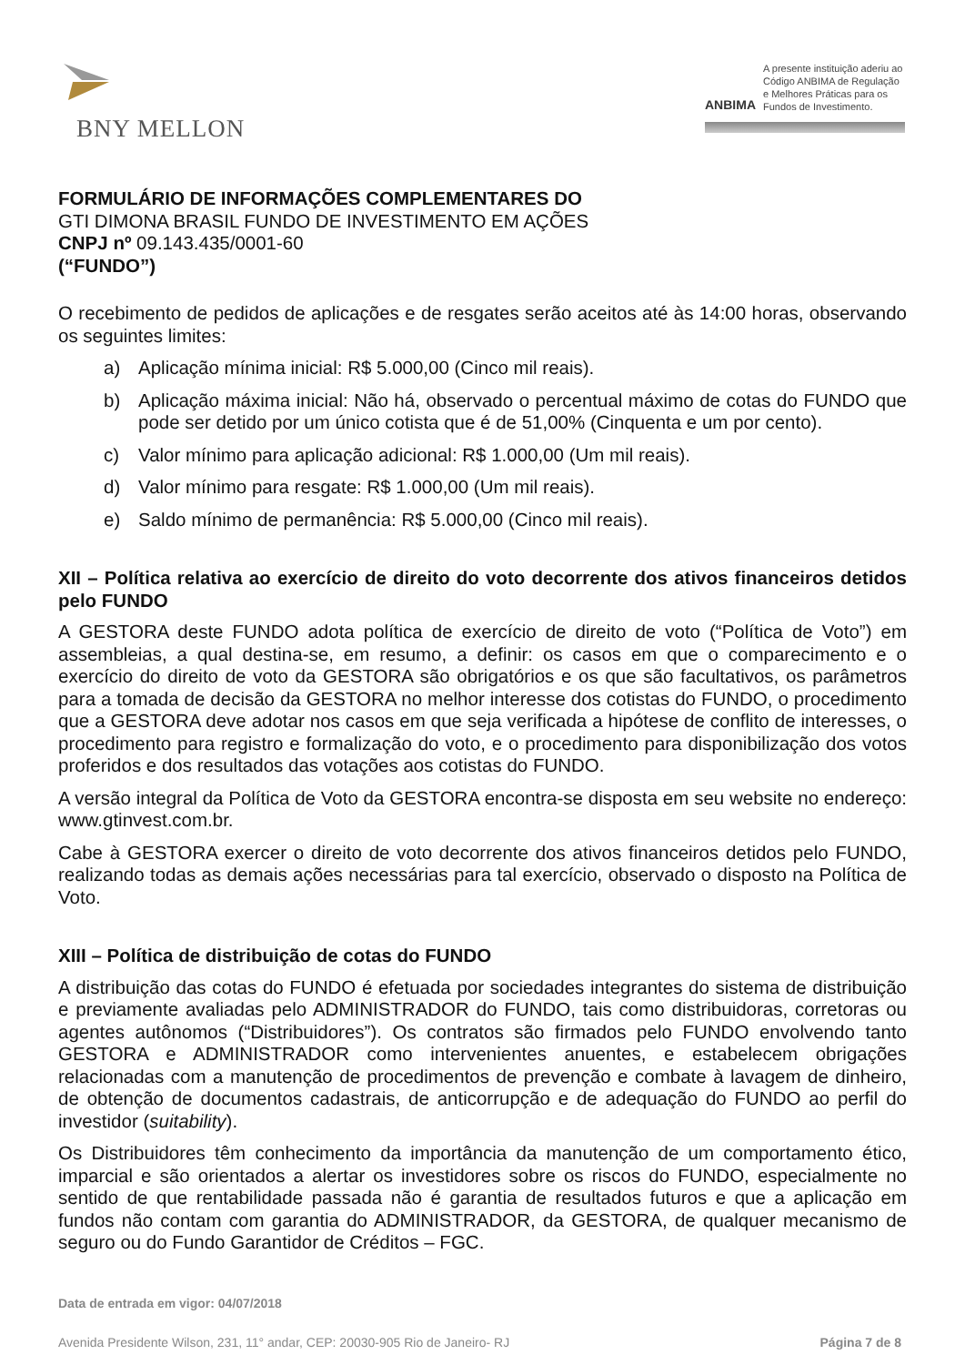BNY MELLON
ANBIMA
A presente instituição aderiu ao Código ANBIMA de Regulação e Melhores Práticas para os Fundos de Investimento.
FORMULÁRIO DE INFORMAÇÕES COMPLEMENTARES DO
GTI DIMONA BRASIL FUNDO DE INVESTIMENTO EM AÇÕES
CNPJ nº 09.143.435/0001-60
(“FUNDO”)
O recebimento de pedidos de aplicações e de resgates serão aceitos até às 14:00 horas, observando os seguintes limites:
a) Aplicação mínima inicial: R$ 5.000,00 (Cinco mil reais).
b) Aplicação máxima inicial: Não há, observado o percentual máximo de cotas do FUNDO que pode ser detido por um único cotista que é de 51,00% (Cinquenta e um por cento).
c) Valor mínimo para aplicação adicional: R$ 1.000,00 (Um mil reais).
d) Valor mínimo para resgate: R$ 1.000,00 (Um mil reais).
e) Saldo mínimo de permanência: R$ 5.000,00 (Cinco mil reais).
XII – Política relativa ao exercício de direito do voto decorrente dos ativos financeiros detidos pelo FUNDO
A GESTORA deste FUNDO adota política de exercício de direito de voto (“Política de Voto”) em assembleias, a qual destina-se, em resumo, a definir: os casos em que o comparecimento e o exercício do direito de voto da GESTORA são obrigatórios e os que são facultativos, os parâmetros para a tomada de decisão da GESTORA no melhor interesse dos cotistas do FUNDO, o procedimento que a GESTORA deve adotar nos casos em que seja verificada a hipótese de conflito de interesses, o procedimento para registro e formalização do voto, e o procedimento para disponibilização dos votos proferidos e dos resultados das votações aos cotistas do FUNDO.
A versão integral da Política de Voto da GESTORA encontra-se disposta em seu website no endereço: www.gtinvest.com.br.
Cabe à GESTORA exercer o direito de voto decorrente dos ativos financeiros detidos pelo FUNDO, realizando todas as demais ações necessárias para tal exercício, observado o disposto na Política de Voto.
XIII – Política de distribuição de cotas do FUNDO
A distribuição das cotas do FUNDO é efetuada por sociedades integrantes do sistema de distribuição e previamente avaliadas pelo ADMINISTRADOR do FUNDO, tais como distribuidoras, corretoras ou agentes autônomos (“Distribuidores”). Os contratos são firmados pelo FUNDO envolvendo tanto GESTORA e ADMINISTRADOR como intervenientes anuentes, e estabelecem obrigações relacionadas com a manutenção de procedimentos de prevenção e combate à lavagem de dinheiro, de obtenção de documentos cadastrais, de anticorrupção e de adequação do FUNDO ao perfil do investidor (suitability).
Os Distribuidores têm conhecimento da importância da manutenção de um comportamento ético, imparcial e são orientados a alertar os investidores sobre os riscos do FUNDO, especialmente no sentido de que rentabilidade passada não é garantia de resultados futuros e que a aplicação em fundos não contam com garantia do ADMINISTRADOR, da GESTORA, de qualquer mecanismo de seguro ou do Fundo Garantidor de Créditos – FGC.
Data de entrada em vigor: 04/07/2018
Avenida Presidente Wilson, 231, 11° andar, CEP: 20030-905 Rio de Janeiro- RJ Página 7 de 8